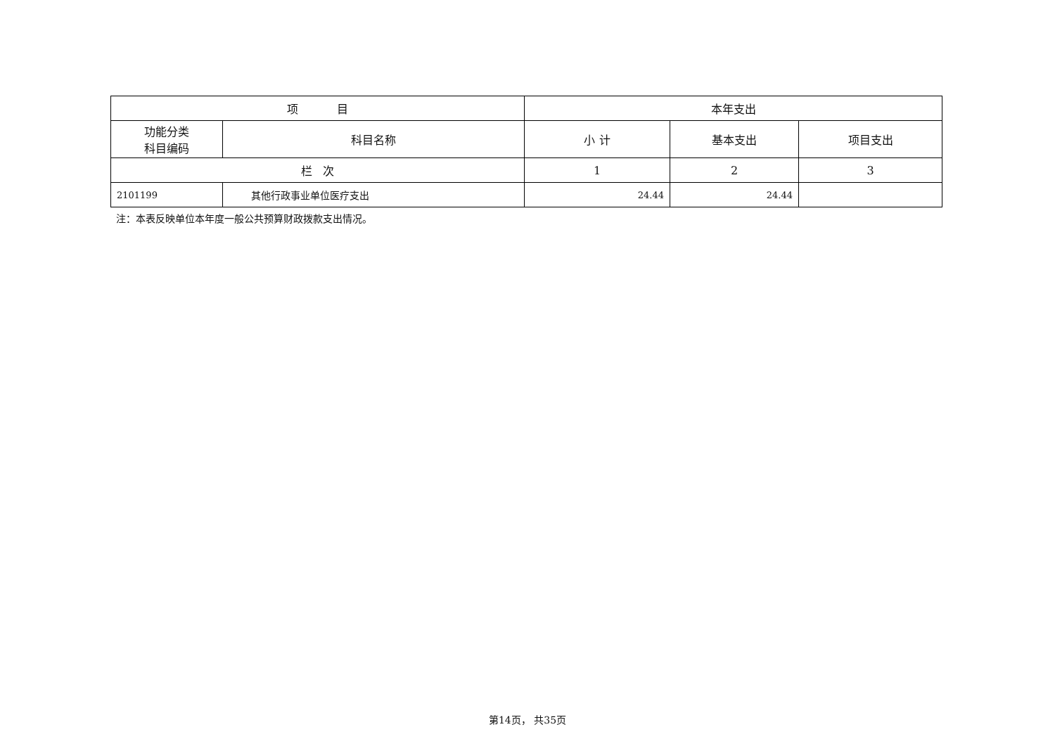| 项 目 | | 本年支出 | | |
| --- | --- | --- | --- | --- |
| 功能分类 科目编码 | 科目名称 | 小 计 | 基本支出 | 项目支出 |
| 栏 次 | | 1 | 2 | 3 |
| 2101199 | 其他行政事业单位医疗支出 | 24.44 | 24.44 | |
注：本表反映单位本年度一般公共预算财政拨款支出情况。
第14页， 共35页